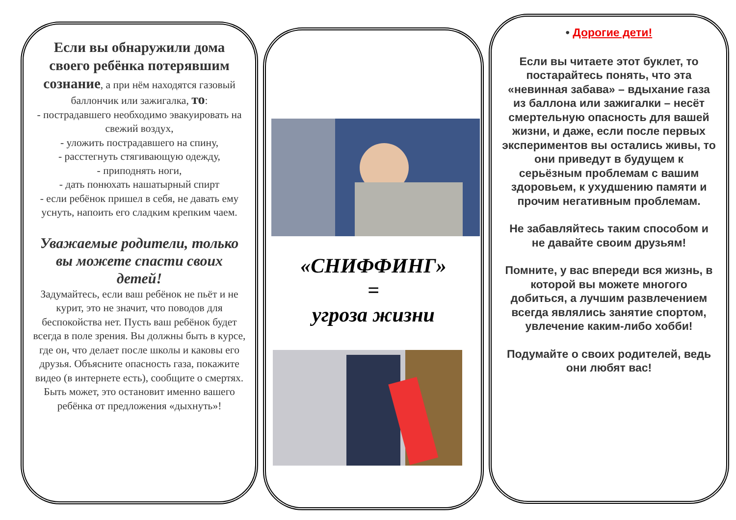Если вы обнаружили дома своего ребёнка потерявшим сознание, а при нём находятся газовый баллончик или зажигалка, то:
- пострадавшего необходимо эвакуировать на свежий воздух,
- уложить пострадавшего на спину,
- расстегнуть стягивающую одежду,
- приподнять ноги,
- дать понюхать нашатырный спирт
- если ребёнок пришел в себя, не давать ему уснуть, напоить его сладким крепким чаем.
Уважаемые родители, только вы можете спасти своих детей!
Задумайтесь, если ваш ребёнок не пьёт и не курит, это не значит, что поводов для беспокойства нет. Пусть ваш ребёнок будет всегда в поле зрения. Вы должны быть в курсе, где он, что делает после школы и каковы его друзья. Объясните опасность газа, покажите видео (в интернете есть), сообщите о смертях.
Быть может, это остановит именно вашего ребёнка от предложения «дыхнуть»!
«СНИФФИНГ»
=
угроза жизни
• Дорогие дети!
Если вы читаете этот буклет, то постарайтесь понять, что эта «невинная забава» – вдыхание газа из баллона или зажигалки – несёт смертельную опасность для вашей жизни, и даже, если после первых экспериментов вы остались живы, то они приведут в будущем к серьёзным проблемам с вашим здоровьем, к ухудшению памяти и прочим негативным проблемам.
Не забавляйтесь таким способом и не давайте своим друзьям!
Помните, у вас впереди вся жизнь, в которой вы можете многого добиться, а лучшим развлечением всегда являлись занятие спортом, увлечение каким-либо хобби!
Подумайте о своих родителей, ведь они любят вас!